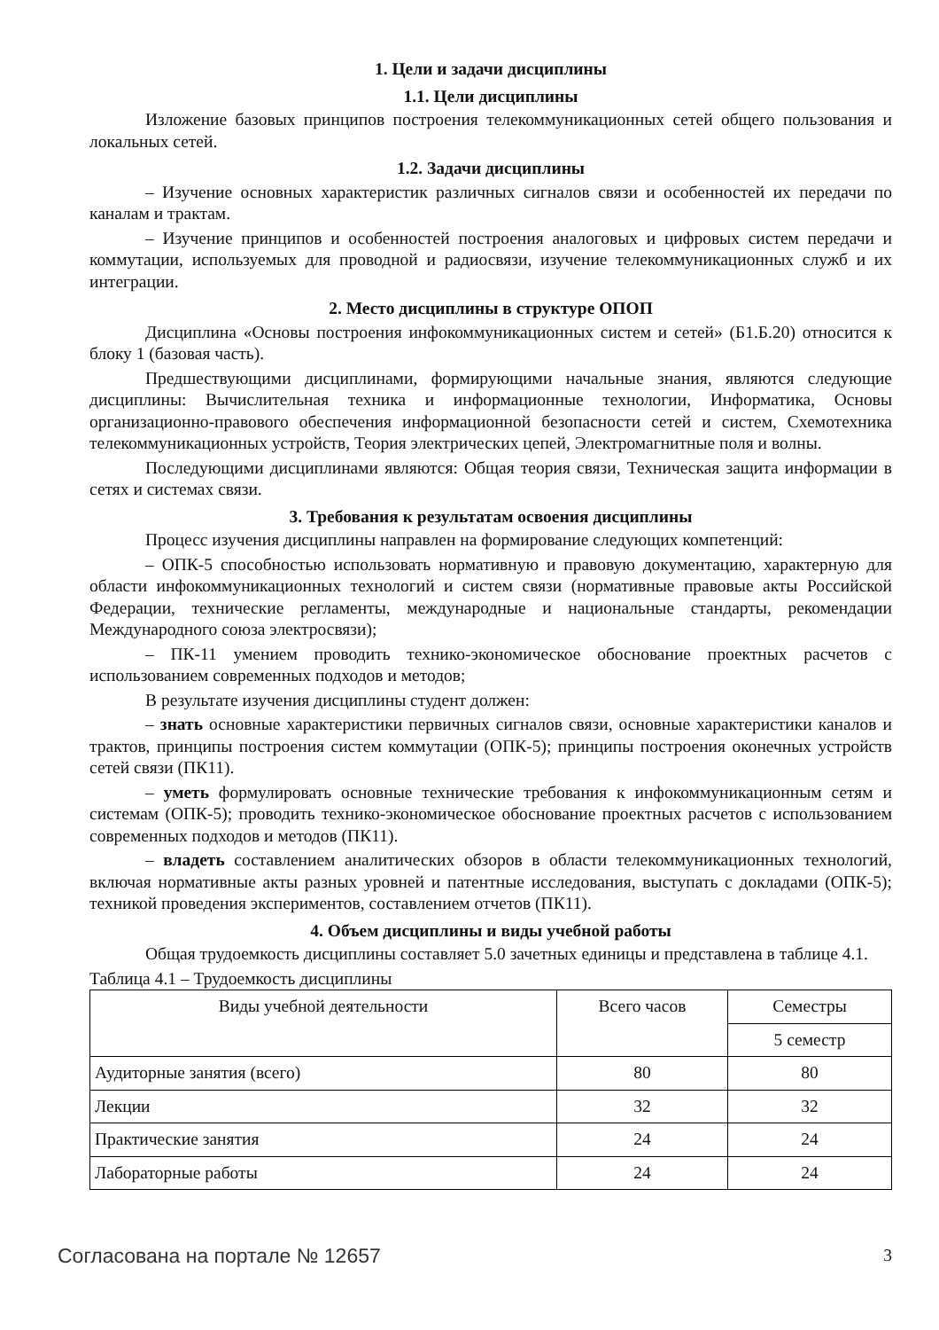1. Цели и задачи дисциплины
1.1. Цели дисциплины
Изложение базовых принципов построения телекоммуникационных сетей общего пользования и локальных сетей.
1.2. Задачи дисциплины
– Изучение основных характеристик различных сигналов связи и особенностей их передачи по каналам и трактам.
– Изучение принципов и особенностей построения аналоговых и цифровых систем передачи и коммутации, используемых для проводной и радиосвязи, изучение телекоммуникационных служб и их интеграции.
2. Место дисциплины в структуре ОПОП
Дисциплина «Основы построения инфокоммуникационных систем и сетей» (Б1.Б.20) относится к блоку 1 (базовая часть).
Предшествующими дисциплинами, формирующими начальные знания, являются следующие дисциплины: Вычислительная техника и информационные технологии, Информатика, Основы организационно-правового обеспечения информационной безопасности сетей и систем, Схемотехника телекоммуникационных устройств, Теория электрических цепей, Электромагнитные поля и волны.
Последующими дисциплинами являются: Общая теория связи, Техническая защита информации в сетях и системах связи.
3. Требования к результатам освоения дисциплины
Процесс изучения дисциплины направлен на формирование следующих компетенций:
– ОПК-5 способностью использовать нормативную и правовую документацию, характерную для области инфокоммуникационных технологий и систем связи (нормативные правовые акты Российской Федерации, технические регламенты, международные и национальные стандарты, рекомендации Международного союза электросвязи);
– ПК-11 умением проводить технико-экономическое обоснование проектных расчетов с использованием современных подходов и методов;
В результате изучения дисциплины студент должен:
– знать основные характеристики первичных сигналов связи, основные характеристики каналов и трактов, принципы построения систем коммутации (ОПК-5); принципы построения оконечных устройств сетей связи (ПК11).
– уметь формулировать основные технические требования к инфокоммуникационным сетям и системам (ОПК-5); проводить технико-экономическое обоснование проектных расчетов с использованием современных подходов и методов (ПК11).
– владеть составлением аналитических обзоров в области телекоммуникационных технологий, включая нормативные акты разных уровней и патентные исследования, выступать с докладами (ОПК-5); техникой проведения экспериментов, составлением отчетов (ПК11).
4. Объем дисциплины и виды учебной работы
Общая трудоемкость дисциплины составляет 5.0 зачетных единицы и представлена в таблице 4.1.
Таблица 4.1 – Трудоемкость дисциплины
| Виды учебной деятельности | Всего часов | Семестры |
| --- | --- | --- |
| | | 5 семестр |
| Аудиторные занятия (всего) | 80 | 80 |
| Лекции | 32 | 32 |
| Практические занятия | 24 | 24 |
| Лабораторные работы | 24 | 24 |
Согласована на портале № 12657 3